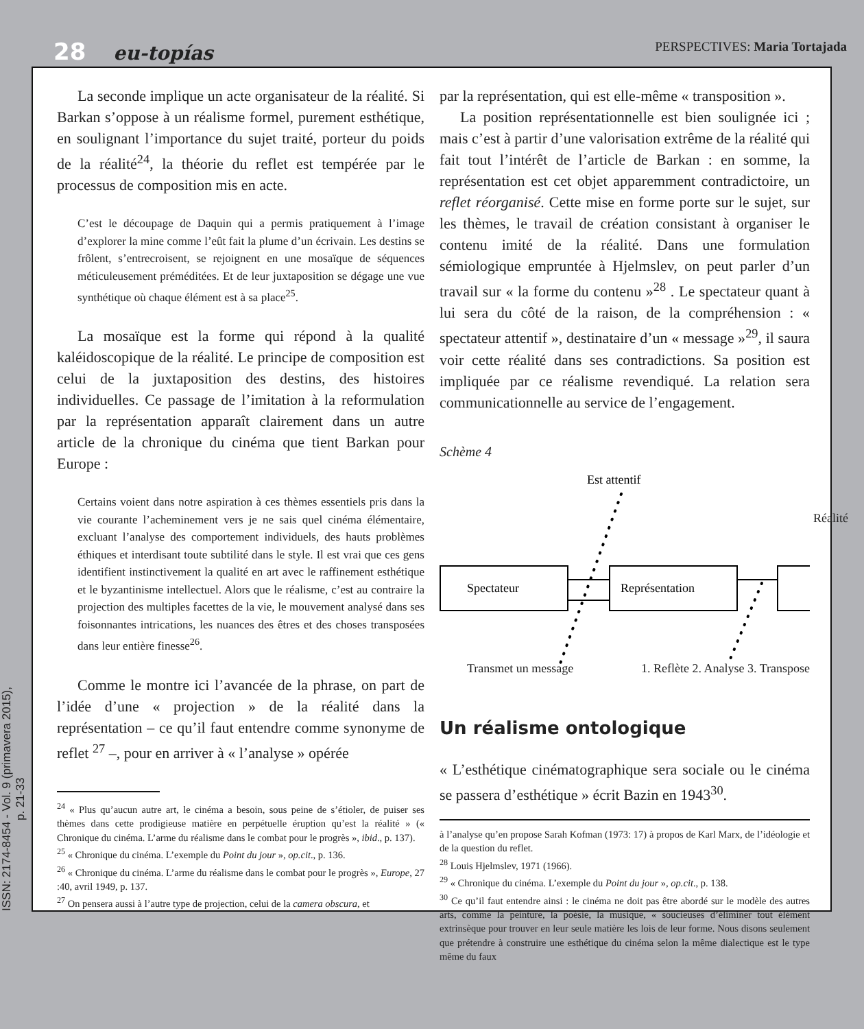28 eu-topías
PERSPECTIVES: Maria Tortajada
ISSN: 2174-8454 - Vol. 9 (primavera 2015), p. 21-33
La seconde implique un acte organisateur de la réalité. Si Barkan s’oppose à un réalisme formel, purement esthétique, en soulignant l’importance du sujet traité, porteur du poids de la réalité<sup>24</sup>, la théorie du reflet est tempérée par le processus de composition mis en acte.
C’est le découpage de Daquin qui a permis pratiquement à l’image d’explorer la mine comme l’eût fait la plume d’un écrivain. Les destins se frôlent, s’entrecroisent, se rejoignent en une mosaïque de séquences méticuleusement préméditées. Et de leur juxtaposition se dégage une vue synthétique où chaque élément est à sa place<sup>25</sup>.
La mosaïque est la forme qui répond à la qualité kaléidoscopique de la réalité. Le principe de composition est celui de la juxtaposition des destins, des histoires individuelles. Ce passage de l’imitation à la reformulation par la représentation apparaît clairement dans un autre article de la chronique du cinéma que tient Barkan pour Europe :
Certains voient dans notre aspiration à ces thèmes essentiels pris dans la vie courante l’acheminement vers je ne sais quel cinéma élémentaire, excluant l’analyse des comportement individuels, des hauts problèmes éthiques et interdisant toute subtilité dans le style. Il est vrai que ces gens identifient instinctivement la qualité en art avec le raffinement esthétique et le byzantinisme intellectuel. Alors que le réalisme, c’est au contraire la projection des multiples facettes de la vie, le mouvement analysé dans ses foisonnantes intrications, les nuances des êtres et des choses transposées dans leur entière finesse<sup>26</sup>.
Comme le montre ici l’avancée de la phrase, on part de l’idée d’une « projection » de la réalité dans la représentation – ce qu’il faut entendre comme synonyme de reflet <sup>27</sup> –, pour en arriver à « l’analyse » opérée
<sup>24</sup> « Plus qu’aucun autre art, le cinéma a besoin, sous peine de s’étioler, de puiser ses thèmes dans cette prodigieuse matière en perpétuelle éruption qu’est la réalité » (« Chronique du cinéma. L’arme du réalisme dans le combat pour le progrès », ibid., p. 137).
<sup>25</sup> « Chronique du cinéma. L’exemple du Point du jour », op.cit., p. 136.
<sup>26</sup> « Chronique du cinéma. L’arme du réalisme dans le combat pour le progrès », Europe, 27 :40, avril 1949, p. 137.
<sup>27</sup> On pensera aussi à l’autre type de projection, celui de la camera obscura, et
par la représentation, qui est elle-même « transposition ».
La position représentationnelle est bien soulignée ici ; mais c’est à partir d’une valorisation extrême de la réalité qui fait tout l’intérêt de l’article de Barkan : en somme, la représentation est cet objet apparemment contradictoire, un reflet réorganisé. Cette mise en forme porte sur le sujet, sur les thèmes, le travail de création consistant à organiser le contenu imité de la réalité. Dans une formulation sémiologique empruntée à Hjelmslev, on peut parler d’un travail sur « la forme du contenu »<sup>28</sup> . Le spectateur quant à lui sera du côté de la raison, de la compréhension : « spectateur attentif », destinataire d’un « message »<sup>29</sup>, il saura voir cette réalité dans ses contradictions. Sa position est impliquée par ce réalisme revendiqué. La relation sera communicationnelle au service de l’engagement.
Schème 4
Est attentif
Spectateur
Représentation
Transmet un message 1. Reflète 2. Analyse 3. Transpose
Réalité
Un réalisme ontologique
« L’esthétique cinématographique sera sociale ou le cinéma se passera d’esthétique » écrit Bazin en 1943<sup>30</sup>.
à l’analyse qu’en propose Sarah Kofman (1973: 17) à propos de Karl Marx, de l’idéologie et de la question du reflet.
<sup>28</sup> Louis Hjelmslev, 1971 (1966).
<sup>29</sup> « Chronique du cinéma. L’exemple du Point du jour », op.cit., p. 138.
<sup>30</sup> Ce qu’il faut entendre ainsi : le cinéma ne doit pas être abordé sur le modèle des autres arts, comme la peinture, la poésie, la musique, « soucieuses d’éliminer tout élément extrinsèque pour trouver en leur seule matière les lois de leur forme. Nous disons seulement que prétendre à construire une esthétique du cinéma selon la même dialectique est le type même du faux